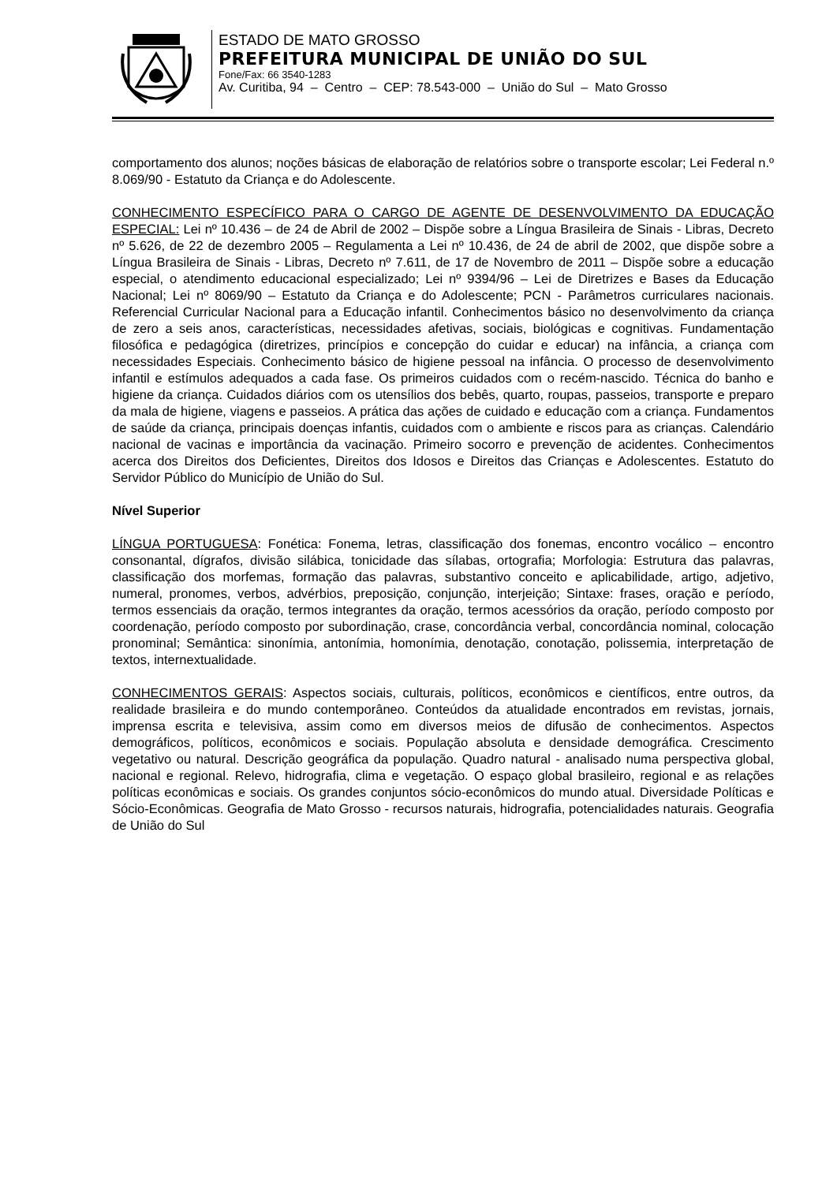ESTADO DE MATO GROSSO
PREFEITURA MUNICIPAL DE UNIÃO DO SUL
Fone/Fax: 66 3540-1283
Av. Curitiba, 94 – Centro – CEP: 78.543-000 – União do Sul – Mato Grosso
comportamento dos alunos; noções básicas de elaboração de relatórios sobre o transporte escolar; Lei Federal n.º 8.069/90 - Estatuto da Criança e do Adolescente.
CONHECIMENTO ESPECÍFICO PARA O CARGO DE AGENTE DE DESENVOLVIMENTO DA EDUCAÇÃO ESPECIAL: Lei nº 10.436 – de 24 de Abril de 2002 – Dispõe sobre a Língua Brasileira de Sinais - Libras, Decreto nº 5.626, de 22 de dezembro 2005 – Regulamenta a Lei nº 10.436, de 24 de abril de 2002, que dispõe sobre a Língua Brasileira de Sinais - Libras, Decreto nº 7.611, de 17 de Novembro de 2011 – Dispõe sobre a educação especial, o atendimento educacional especializado; Lei nº 9394/96 – Lei de Diretrizes e Bases da Educação Nacional; Lei nº 8069/90 – Estatuto da Criança e do Adolescente; PCN - Parâmetros curriculares nacionais. Referencial Curricular Nacional para a Educação infantil. Conhecimentos básico no desenvolvimento da criança de zero a seis anos, características, necessidades afetivas, sociais, biológicas e cognitivas. Fundamentação filosófica e pedagógica (diretrizes, princípios e concepção do cuidar e educar) na infância, a criança com necessidades Especiais. Conhecimento básico de higiene pessoal na infância. O processo de desenvolvimento infantil e estímulos adequados a cada fase. Os primeiros cuidados com o recém-nascido. Técnica do banho e higiene da criança. Cuidados diários com os utensílios dos bebês, quarto, roupas, passeios, transporte e preparo da mala de higiene, viagens e passeios. A prática das ações de cuidado e educação com a criança. Fundamentos de saúde da criança, principais doenças infantis, cuidados com o ambiente e riscos para as crianças. Calendário nacional de vacinas e importância da vacinação. Primeiro socorro e prevenção de acidentes. Conhecimentos acerca dos Direitos dos Deficientes, Direitos dos Idosos e Direitos das Crianças e Adolescentes. Estatuto do Servidor Público do Município de União do Sul.
Nível Superior
LÍNGUA PORTUGUESA: Fonética: Fonema, letras, classificação dos fonemas, encontro vocálico – encontro consonantal, dígrafos, divisão silábica, tonicidade das sílabas, ortografia; Morfologia: Estrutura das palavras, classificação dos morfemas, formação das palavras, substantivo conceito e aplicabilidade, artigo, adjetivo, numeral, pronomes, verbos, advérbios, preposição, conjunção, interjeição; Sintaxe: frases, oração e período, termos essenciais da oração, termos integrantes da oração, termos acessórios da oração, período composto por coordenação, período composto por subordinação, crase, concordância verbal, concordância nominal, colocação pronominal; Semântica: sinonímia, antonímia, homonímia, denotação, conotação, polissemia, interpretação de textos, internextualidade.
CONHECIMENTOS GERAIS: Aspectos sociais, culturais, políticos, econômicos e científicos, entre outros, da realidade brasileira e do mundo contemporâneo. Conteúdos da atualidade encontrados em revistas, jornais, imprensa escrita e televisiva, assim como em diversos meios de difusão de conhecimentos. Aspectos demográficos, políticos, econômicos e sociais. População absoluta e densidade demográfica. Crescimento vegetativo ou natural. Descrição geográfica da população. Quadro natural - analisado numa perspectiva global, nacional e regional. Relevo, hidrografia, clima e vegetação. O espaço global brasileiro, regional e as relações políticas econômicas e sociais. Os grandes conjuntos sócio-econômicos do mundo atual. Diversidade Políticas e Sócio-Econômicas. Geografia de Mato Grosso - recursos naturais, hidrografia, potencialidades naturais. Geografia de União do Sul